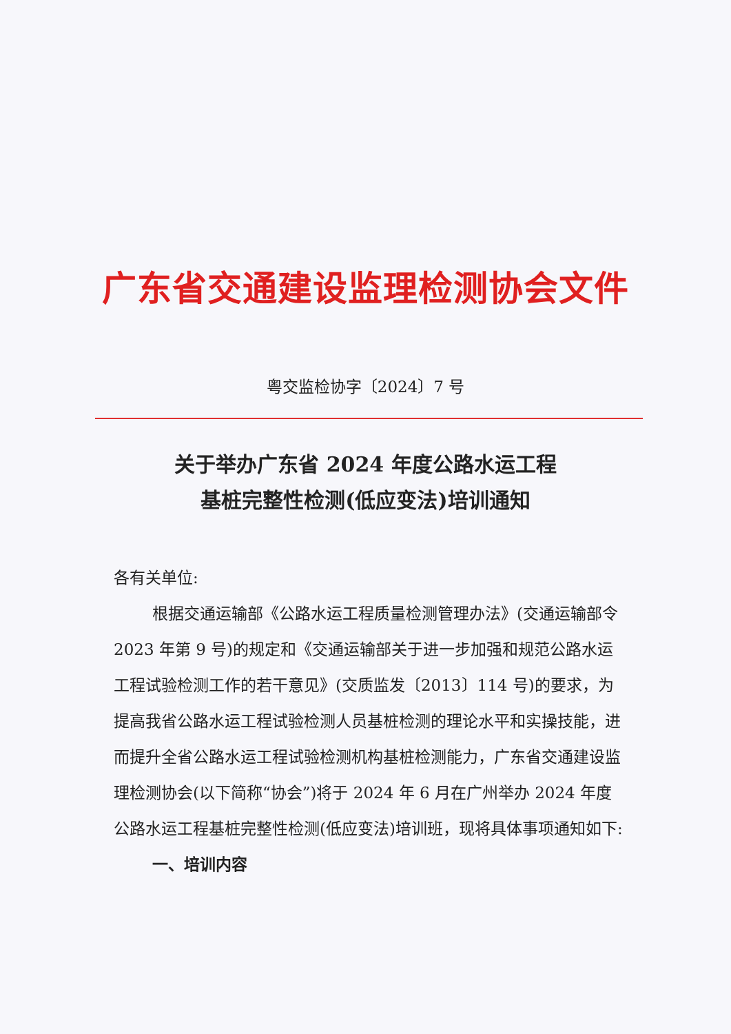广东省交通建设监理检测协会文件
粤交监检协字〔2024〕7 号
关于举办广东省 2024 年度公路水运工程
基桩完整性检测(低应变法)培训通知
各有关单位:
根据交通运输部《公路水运工程质量检测管理办法》(交通运输部令 2023 年第 9 号)的规定和《交通运输部关于进一步加强和规范公路水运工程试验检测工作的若干意见》(交质监发〔2013〕114 号)的要求，为提高我省公路水运工程试验检测人员基桩检测的理论水平和实操技能，进而提升全省公路水运工程试验检测机构基桩检测能力，广东省交通建设监理检测协会(以下简称“协会”)将于 2024 年 6 月在广州举办 2024 年度公路水运工程基桩完整性检测(低应变法)培训班，现将具体事项通知如下:
一、培训内容